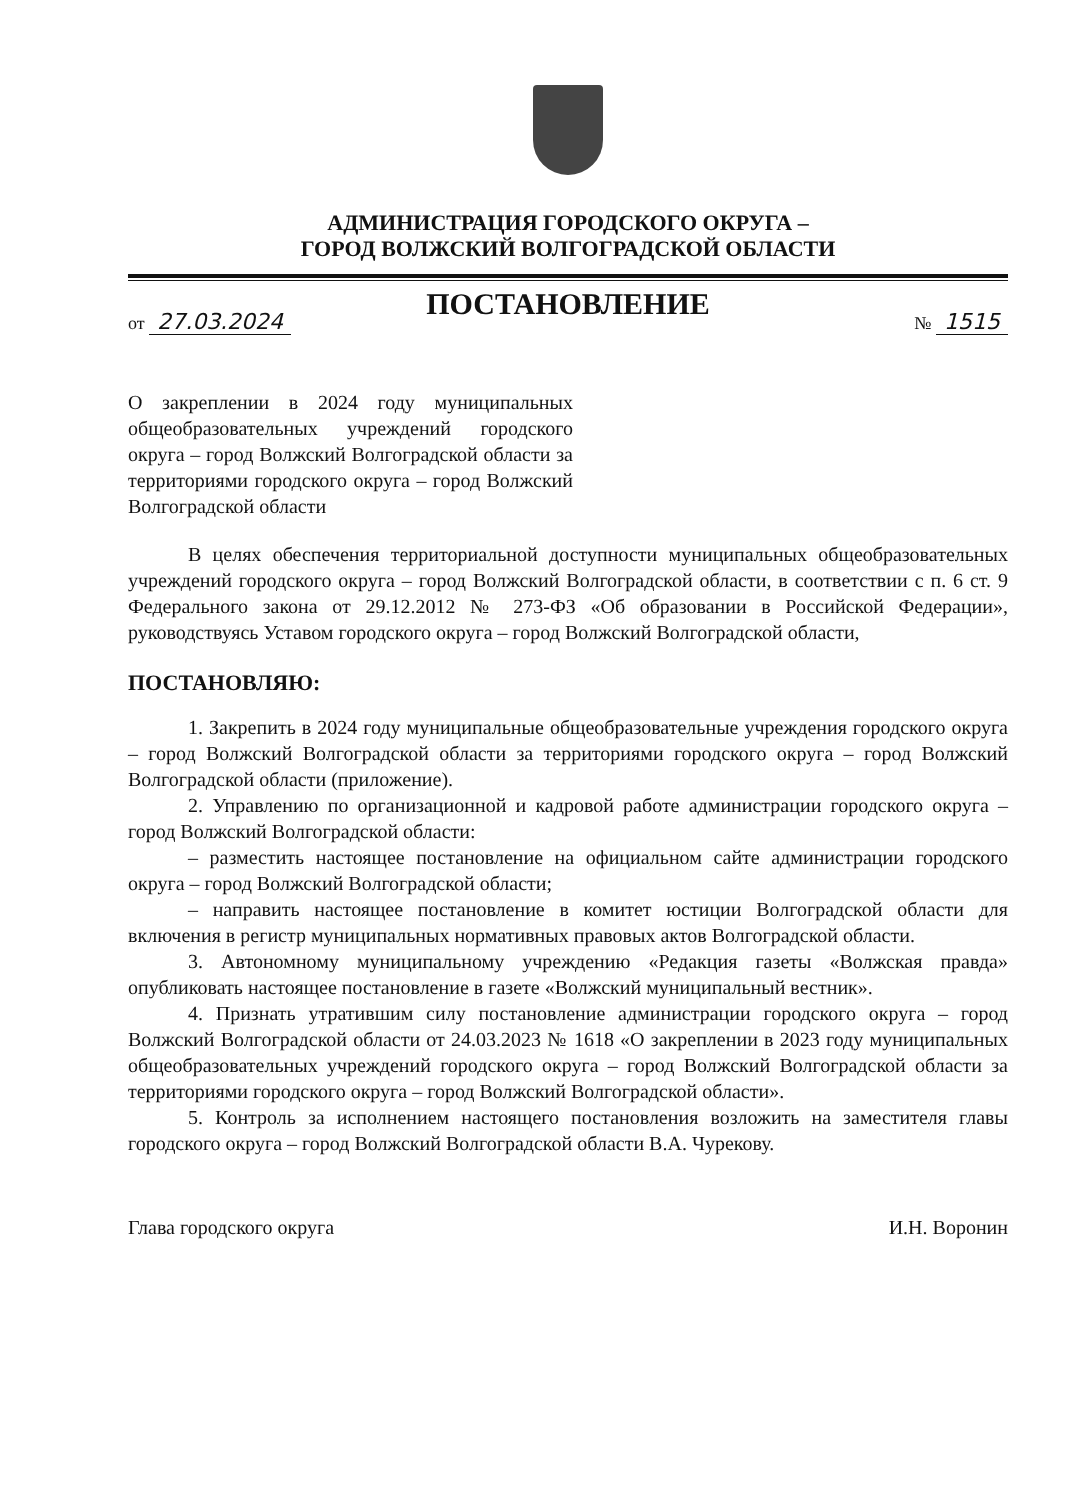АДМИНИСТРАЦИЯ ГОРОДСКОГО ОКРУГА –
ГОРОД ВОЛЖСКИЙ ВОЛГОГРАДСКОЙ ОБЛАСТИ
ПОСТАНОВЛЕНИЕ
от 27.03.2024 № 1515
О закреплении в 2024 году муниципальных общеобразовательных учреждений городского округа – город Волжский Волгоградской области за территориями городского округа – город Волжский Волгоградской области
В целях обеспечения территориальной доступности муниципальных общеобразовательных учреждений городского округа – город Волжский Волгоградской области, в соответствии с п. 6 ст. 9 Федерального закона от 29.12.2012 № 273-ФЗ «Об образовании в Российской Федерации», руководствуясь Уставом городского округа – город Волжский Волгоградской области,
ПОСТАНОВЛЯЮ:
1. Закрепить в 2024 году муниципальные общеобразовательные учреждения городского округа – город Волжский Волгоградской области за территориями городского округа – город Волжский Волгоградской области (приложение).
2. Управлению по организационной и кадровой работе администрации городского округа – город Волжский Волгоградской области:
– разместить настоящее постановление на официальном сайте администрации городского округа – город Волжский Волгоградской области;
– направить настоящее постановление в комитет юстиции Волгоградской области для включения в регистр муниципальных нормативных правовых актов Волгоградской области.
3. Автономному муниципальному учреждению «Редакция газеты «Волжская правда» опубликовать настоящее постановление в газете «Волжский муниципальный вестник».
4. Признать утратившим силу постановление администрации городского округа – город Волжский Волгоградской области от 24.03.2023 № 1618 «О закреплении в 2023 году муниципальных общеобразовательных учреждений городского округа – город Волжский Волгоградской области за территориями городского округа – город Волжский Волгоградской области».
5. Контроль за исполнением настоящего постановления возложить на заместителя главы городского округа – город Волжский Волгоградской области В.А. Чурекову.
Глава городского округа И.Н. Воронин